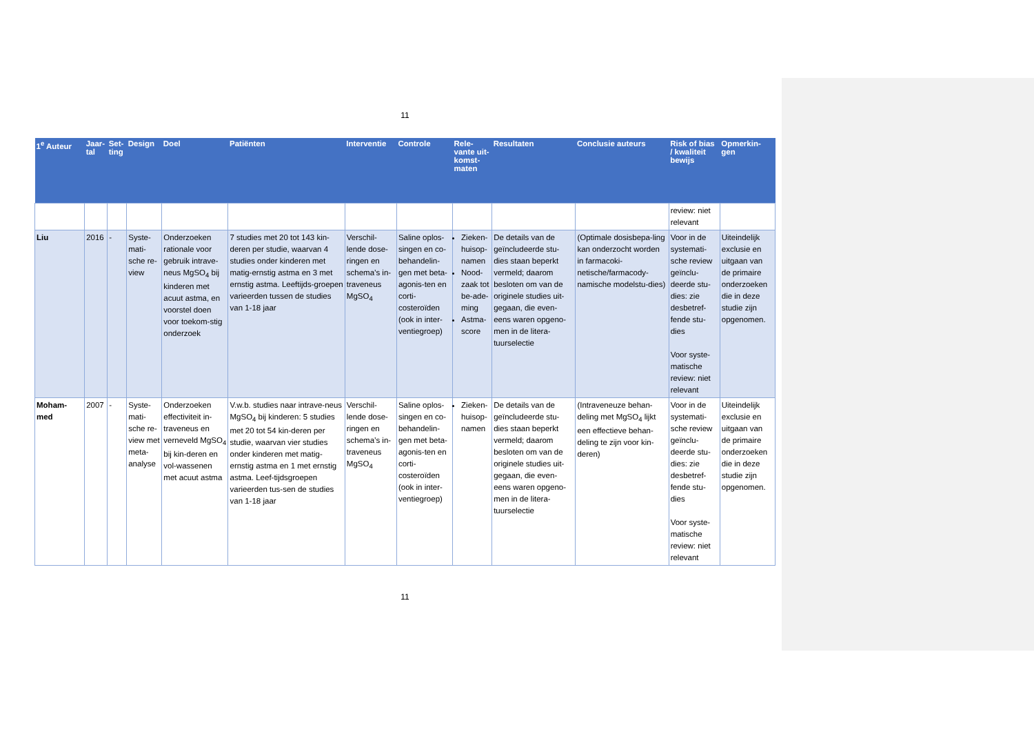11
| 1<sup>e</sup> Auteur | Jaar-tal | Set-ting | Design | Doel | Patiënten | Interventie | Controle | Rele-vante uit-komst-maten | Resultaten | Conclusie auteurs | Risk of bias / kwaliteit bewijs | Opmerkin-gen |
| --- | --- | --- | --- | --- | --- | --- | --- | --- | --- | --- | --- | --- |
| | | | | | | | | | | | review: niet relevant | |
| Liu | 2016 | - | Syste-mati-sche re-view | Onderzoeken rationale voor gebruik intrave-neus MgSO<sub>4</sub> bij kinderen met acuut astma, en voorstel doen voor toekom-stig onderzoek | 7 studies met 20 tot 143 kin-deren per studie, waarvan 4 studies onder kinderen met matig-ernstig astma en 3 met ernstig astma. Leeftijds-groepen varieerden tussen de studies van 1-18 jaar | Verschil-lende dose-ringen en schema’s in-traveneus MgSO<sub>4</sub> | Saline oplos-singen en co-behandelin-gen met beta-agonis-ten en corti-costeroïden (ook in inter-ventiegroep) | Zieken-huisop-namen Nood-zaak tot be-ade-ming Astma-score | De details van de geïncludeerde stu-dies staan beperkt vermeld; daarom besloten om van de originele studies uit-gegaan, die even-eens waren opgeno-men in de litera-tuurselectie | (Optimale dosisbepa-ling kan onderzocht worden in farmacoki-netische/farmacody-namische modelstu-dies) | Voor in de systemati-sche review geïnclu-deerde stu-dies: zie desbetref-fende stu-dies Voor syste-matische review: niet relevant | Uiteindelijk exclusie en uitgaan van de primaire onderzoeken die in deze studie zijn opgenomen. |
| Moham-med | 2007 | - | Syste-mati-sche re-view met meta-analyse | Onderzoeken effectiviteit in-traveneus en verneveld MgSO<sub>4</sub> bij kin-deren en vol-wassenen met acuut astma | V.w.b. studies naar intrave-neus MgSO<sub>4</sub> bij kinderen: 5 studies met 20 tot 54 kin-deren per studie, waarvan vier studies onder kinderen met matig-ernstig astma en 1 met ernstig astma. Leef-tijdsgroepen varieerden tus-sen de studies van 1-18 jaar | Verschil-lende dose-ringen en schema’s in-traveneus MgSO<sub>4</sub> | Saline oplos-singen en co-behandelin-gen met beta-agonis-ten en corti-costeroïden (ook in inter-ventiegroep) | Zieken-huisop-namen | De details van de geïncludeerde stu-dies staan beperkt vermeld; daarom besloten om van de originele studies uit-gegaan, die even-eens waren opgeno-men in de litera-tuurselectie | (Intraveneuze behan-deling met MgSO<sub>4</sub> lijkt een effectieve behan-deling te zijn voor kin-deren) | Voor in de systemati-sche review geïnclu-deerde stu-dies: zie desbetref-fende stu-dies Voor syste-matische review: niet relevant | Uiteindelijk exclusie en uitgaan van de primaire onderzoeken die in deze studie zijn opgenomen. |
11